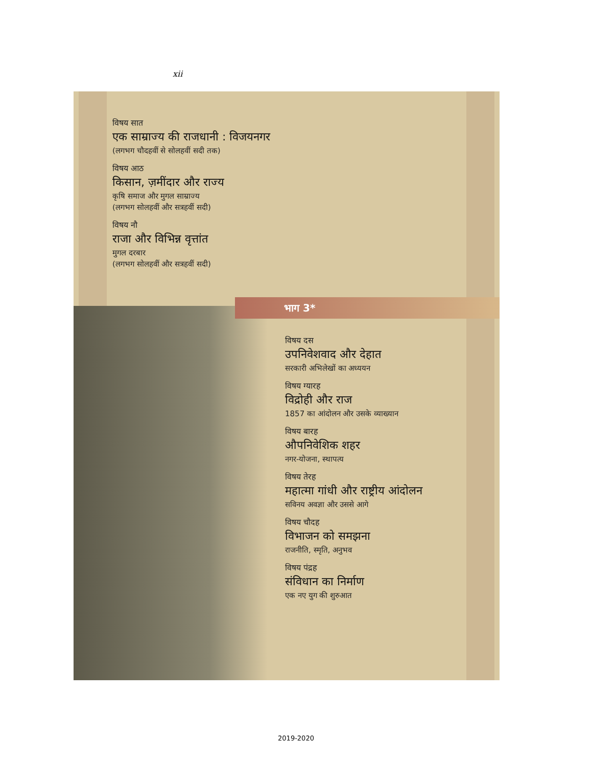xii
विषय सात
एक साम्राज्य की राजधानी : विजयनगर
(लगभग चौदहवीं से सोलहवीं सदी तक)
विषय आठ
किसान, ज़मींदार और राज्य
कृषि समाज और मुगल साम्राज्य
(लगभग सोलहवीं और सत्रहवीं सदी)
विषय नौ
राजा और विभिन्न वृत्तांत
मुगल दरबार
(लगभग सोलहवीं और सत्रहवीं सदी)
भाग 3*
विषय दस
उपनिवेशवाद और देहात
सरकारी अभिलेखों का अध्ययन
विषय ग्यारह
विद्रोही और राज
1857 का आंदोलन और उसके व्याख्यान
विषय बारह
औपनिवेशिक शहर
नगर-योजना, स्थापत्य
विषय तेरह
महात्मा गांधी और राष्ट्रीय आंदोलन
सविनय अवज्ञा और उससे आगे
विषय चौदह
विभाजन को समझना
राजनीति, स्मृति, अनुभव
विषय पंद्रह
संविधान का निर्माण
एक नए युग की शुरुआत
2019-2020